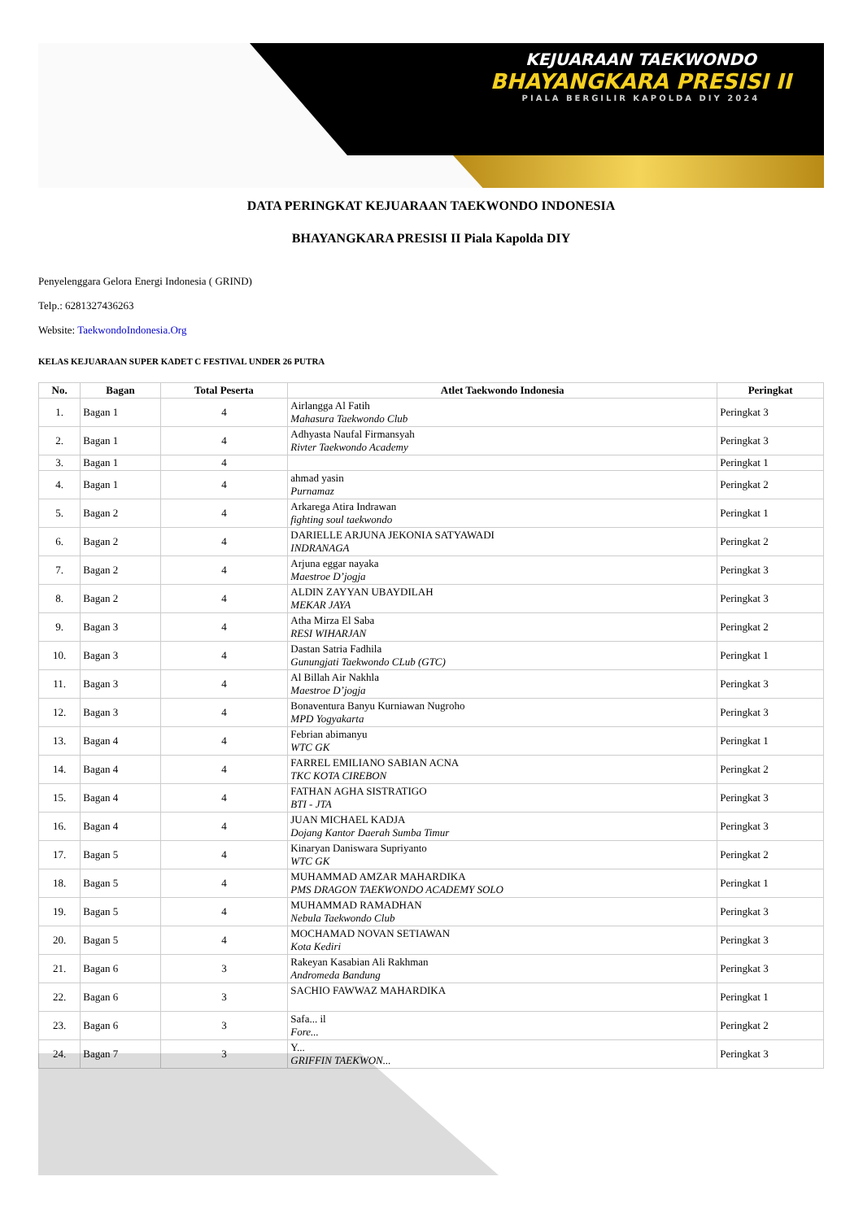KEJUARAAN TAEKWONDO
BHAYANGKARA PRESISI II
PIALA BERGILIR KAPOLDA DIY 2024
DATA PERINGKAT KEJUARAAN TAEKWONDO INDONESIA
BHAYANGKARA PRESISI II Piala Kapolda DIY
Penyelenggara Gelora Energi Indonesia ( GRIND)
Telp.: 6281327436263
Website: TaekwondoIndonesia.Org
KELAS KEJUARAAN SUPER KADET C FESTIVAL UNDER 26 PUTRA
| No. | Bagan | Total Peserta | Atlet Taekwondo Indonesia | Peringkat |
| --- | --- | --- | --- | --- |
| 1. | Bagan 1 | 4 | Airlangga Al Fatih Mahasura Taekwondo Club | Peringkat 3 |
| 2. | Bagan 1 | 4 | Adhyasta Naufal Firmansyah Rivter Taekwondo Academy | Peringkat 3 |
| 3. | Bagan 1 | 4 | | Peringkat 1 |
| 4. | Bagan 1 | 4 | ahmad yasin Purnamaz | Peringkat 2 |
| 5. | Bagan 2 | 4 | Arkarega Atira Indrawan fighting soul taekwondo | Peringkat 1 |
| 6. | Bagan 2 | 4 | DARIELLE ARJUNA JEKONIA SATYAWADI INDRANAGA | Peringkat 2 |
| 7. | Bagan 2 | 4 | Arjuna eggar nayaka Maestroe D’jogja | Peringkat 3 |
| 8. | Bagan 2 | 4 | ALDIN ZAYYAN UBAYDILAH MEKAR JAYA | Peringkat 3 |
| 9. | Bagan 3 | 4 | Atha Mirza El Saba RESI WIHARJAN | Peringkat 2 |
| 10. | Bagan 3 | 4 | Dastan Satria Fadhila Gunungjati Taekwondo CLub (GTC) | Peringkat 1 |
| 11. | Bagan 3 | 4 | Al Billah Air Nakhla Maestroe D’jogja | Peringkat 3 |
| 12. | Bagan 3 | 4 | Bonaventura Banyu Kurniawan Nugroho MPD Yogyakarta | Peringkat 3 |
| 13. | Bagan 4 | 4 | Febrian abimanyu WTC GK | Peringkat 1 |
| 14. | Bagan 4 | 4 | FARREL EMILIANO SABIAN ACNA TKC KOTA CIREBON | Peringkat 2 |
| 15. | Bagan 4 | 4 | FATHAN AGHA SISTRATIGO BTI - JTA | Peringkat 3 |
| 16. | Bagan 4 | 4 | JUAN MICHAEL KADJA Dojang Kantor Daerah Sumba Timur | Peringkat 3 |
| 17. | Bagan 5 | 4 | Kinaryan Daniswara Supriyanto WTC GK | Peringkat 2 |
| 18. | Bagan 5 | 4 | MUHAMMAD AMZAR MAHARDIKA PMS DRAGON TAEKWONDO ACADEMY SOLO | Peringkat 1 |
| 19. | Bagan 5 | 4 | MUHAMMAD RAMADHAN Nebula Taekwondo Club | Peringkat 3 |
| 20. | Bagan 5 | 4 | MOCHAMAD NOVAN SETIAWAN Kota Kediri | Peringkat 3 |
| 21. | Bagan 6 | 3 | Rakeyan Kasabian Ali Rakhman Andromeda Bandung | Peringkat 3 |
| 22. | Bagan 6 | 3 | SACHIO FAWWAZ MAHARDIKA | Peringkat 1 |
| 23. | Bagan 6 | 3 | Safa... il Fore... | Peringkat 2 |
| 24. | Bagan 7 | 3 | Y... GRIFFIN TAEKWON... | Peringkat 3 |